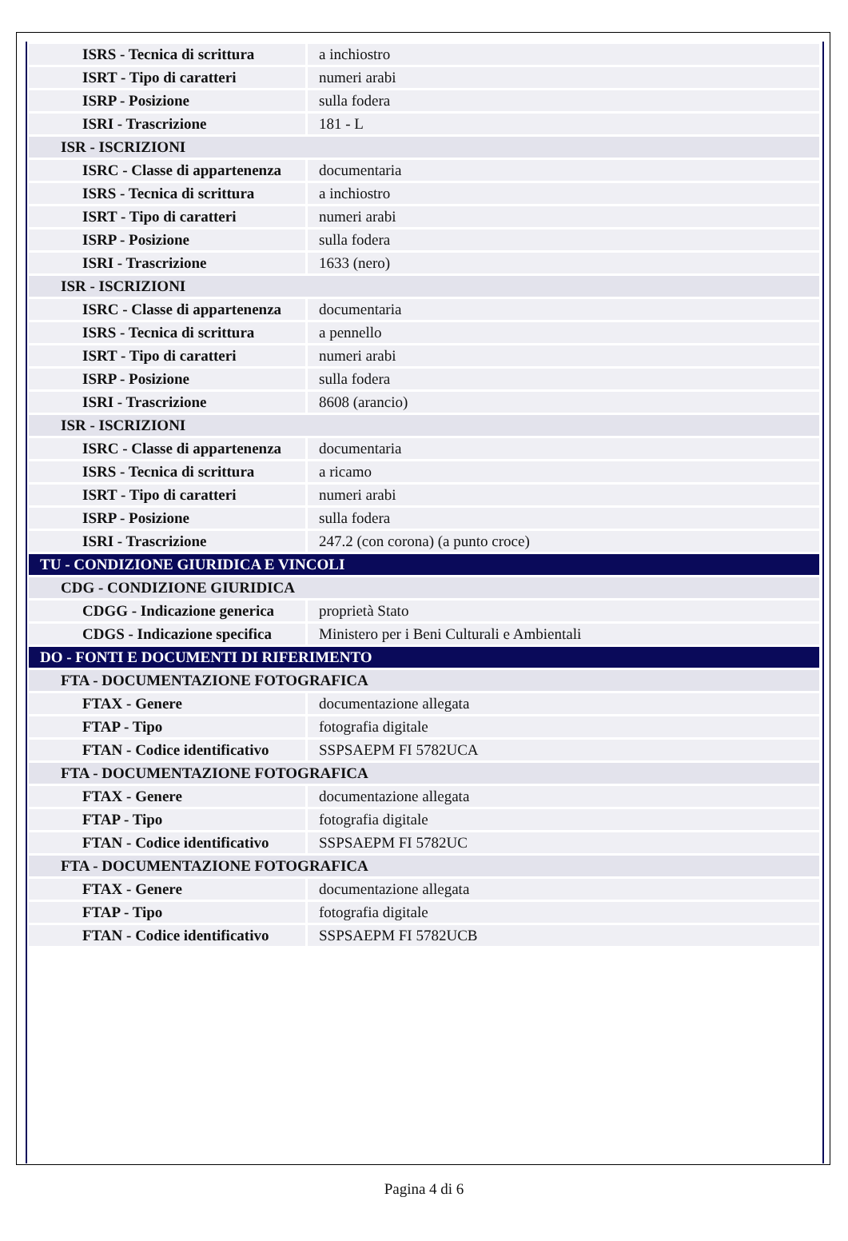| ISRS - Tecnica di scrittura | a inchiostro |
| ISRT - Tipo di caratteri | numeri arabi |
| ISRP - Posizione | sulla fodera |
| ISRI - Trascrizione | 181 - L |
| ISR - ISCRIZIONI | |
| ISRC - Classe di appartenenza | documentaria |
| ISRS - Tecnica di scrittura | a inchiostro |
| ISRT - Tipo di caratteri | numeri arabi |
| ISRP - Posizione | sulla fodera |
| ISRI - Trascrizione | 1633 (nero) |
| ISR - ISCRIZIONI | |
| ISRC - Classe di appartenenza | documentaria |
| ISRS - Tecnica di scrittura | a pennello |
| ISRT - Tipo di caratteri | numeri arabi |
| ISRP - Posizione | sulla fodera |
| ISRI - Trascrizione | 8608 (arancio) |
| ISR - ISCRIZIONI | |
| ISRC - Classe di appartenenza | documentaria |
| ISRS - Tecnica di scrittura | a ricamo |
| ISRT - Tipo di caratteri | numeri arabi |
| ISRP - Posizione | sulla fodera |
| ISRI - Trascrizione | 247.2 (con corona) (a punto croce) |
| TU - CONDIZIONE GIURIDICA E VINCOLI | |
| CDG - CONDIZIONE GIURIDICA | |
| CDGG - Indicazione generica | proprietà Stato |
| CDGS - Indicazione specifica | Ministero per i Beni Culturali e Ambientali |
| DO - FONTI E DOCUMENTI DI RIFERIMENTO | |
| FTA - DOCUMENTAZIONE FOTOGRAFICA | |
| FTAX - Genere | documentazione allegata |
| FTAP - Tipo | fotografia digitale |
| FTAN - Codice identificativo | SSPSAEPM FI 5782UCA |
| FTA - DOCUMENTAZIONE FOTOGRAFICA | |
| FTAX - Genere | documentazione allegata |
| FTAP - Tipo | fotografia digitale |
| FTAN - Codice identificativo | SSPSAEPM FI 5782UC |
| FTA - DOCUMENTAZIONE FOTOGRAFICA | |
| FTAX - Genere | documentazione allegata |
| FTAP - Tipo | fotografia digitale |
| FTAN - Codice identificativo | SSPSAEPM FI 5782UCB |
Pagina 4 di 6